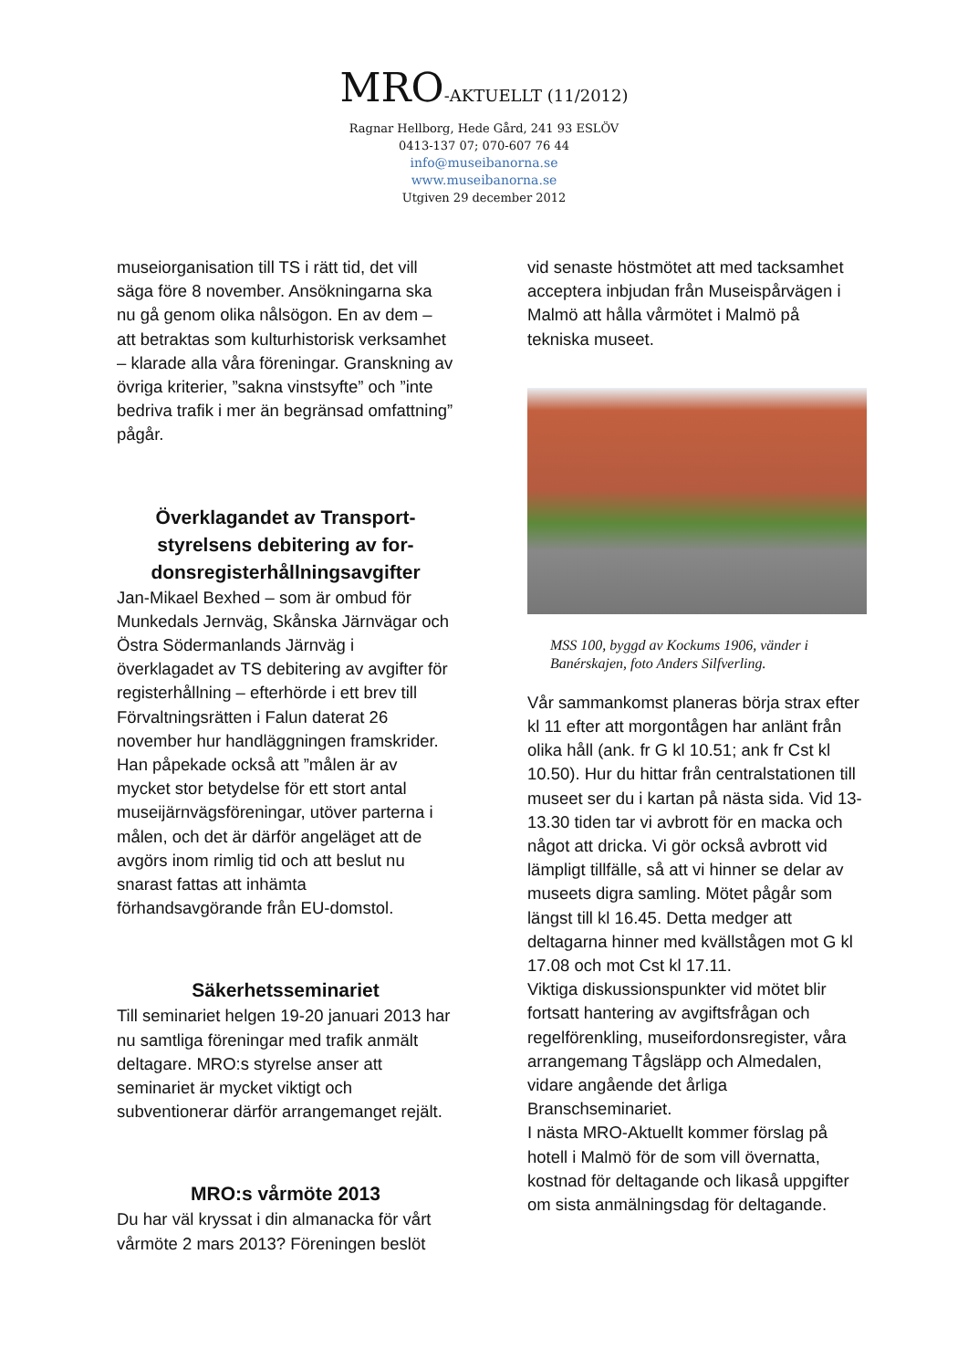MRO-AKTUELLT (11/2012)
Ragnar Hellborg, Hede Gård, 241 93 ESLÖV
0413-137 07; 070-607 76 44
info@museibanorna.se
www.museibanorna.se
Utgiven 29 december 2012
museiorganisation till TS i rätt tid, det vill säga före 8 november. Ansökningarna ska nu gå genom olika nålsögon. En av dem – att betraktas som kulturhistorisk verksamhet – klarade alla våra föreningar. Granskning av övriga kriterier, ”sakna vinstsyfte” och ”inte bedriva trafik i mer än begränsad omfattning” pågår.
Överklagandet av Transport-styrelsens debitering av for-donsregisterhållningsavgifter
Jan-Mikael Bexhed – som är ombud för Munkedals Jernväg, Skånska Järnvägar och Östra Södermanlands Järnväg i överklagadet av TS debitering av avgifter för registerhållning – efterhörde i ett brev till Förvaltningsrätten i Falun daterat 26 november hur handläggningen framskrider. Han påpekade också att ”målen är av mycket stor betydelse för ett stort antal museijärnvägsföreningar, utöver parterna i målen, och det är därför angeläget att de avgörs inom rimlig tid och att beslut nu snarast fattas att inhämta förhandsavgörande från EU-domstol.
Säkerhetsseminariet
Till seminariet helgen 19-20 januari 2013 har nu samtliga föreningar med trafik anmält deltagare. MRO:s styrelse anser att seminariet är mycket viktigt och subventionerar därför arrangemanget rejält.
MRO:s vårmöte 2013
Du har väl kryssat i din almanacka för vårt vårmöte 2 mars 2013? Föreningen beslöt
vid senaste höstmötet att med tacksamhet acceptera inbjudan från Museispårvägen i Malmö att hålla vårmötet i Malmö på tekniska museet.
MSS 100, byggd av Kockums 1906, vänder i Banérskajen, foto Anders Silfverling.
Vår sammankomst planeras börja strax efter kl 11 efter att morgontågen har anlänt från olika håll (ank. fr G kl 10.51; ank fr Cst kl 10.50). Hur du hittar från centralstationen till museet ser du i kartan på nästa sida. Vid 13-13.30 tiden tar vi avbrott för en macka och något att dricka. Vi gör också avbrott vid lämpligt tillfälle, så att vi hinner se delar av museets digra samling. Mötet pågår som längst till kl 16.45. Detta medger att deltagarna hinner med kvällstågen mot G kl 17.08 och mot Cst kl 17.11.
Viktiga diskussionspunkter vid mötet blir fortsatt hantering av avgiftsfrågan och regelförenkling, museifordonsregister, våra arrangemang Tågsläpp och Almedalen, vidare angående det årliga Branschseminariet.
I nästa MRO-Aktuellt kommer förslag på hotell i Malmö för de som vill övernatta, kostnad för deltagande och likaså uppgifter om sista anmälningsdag för deltagande.